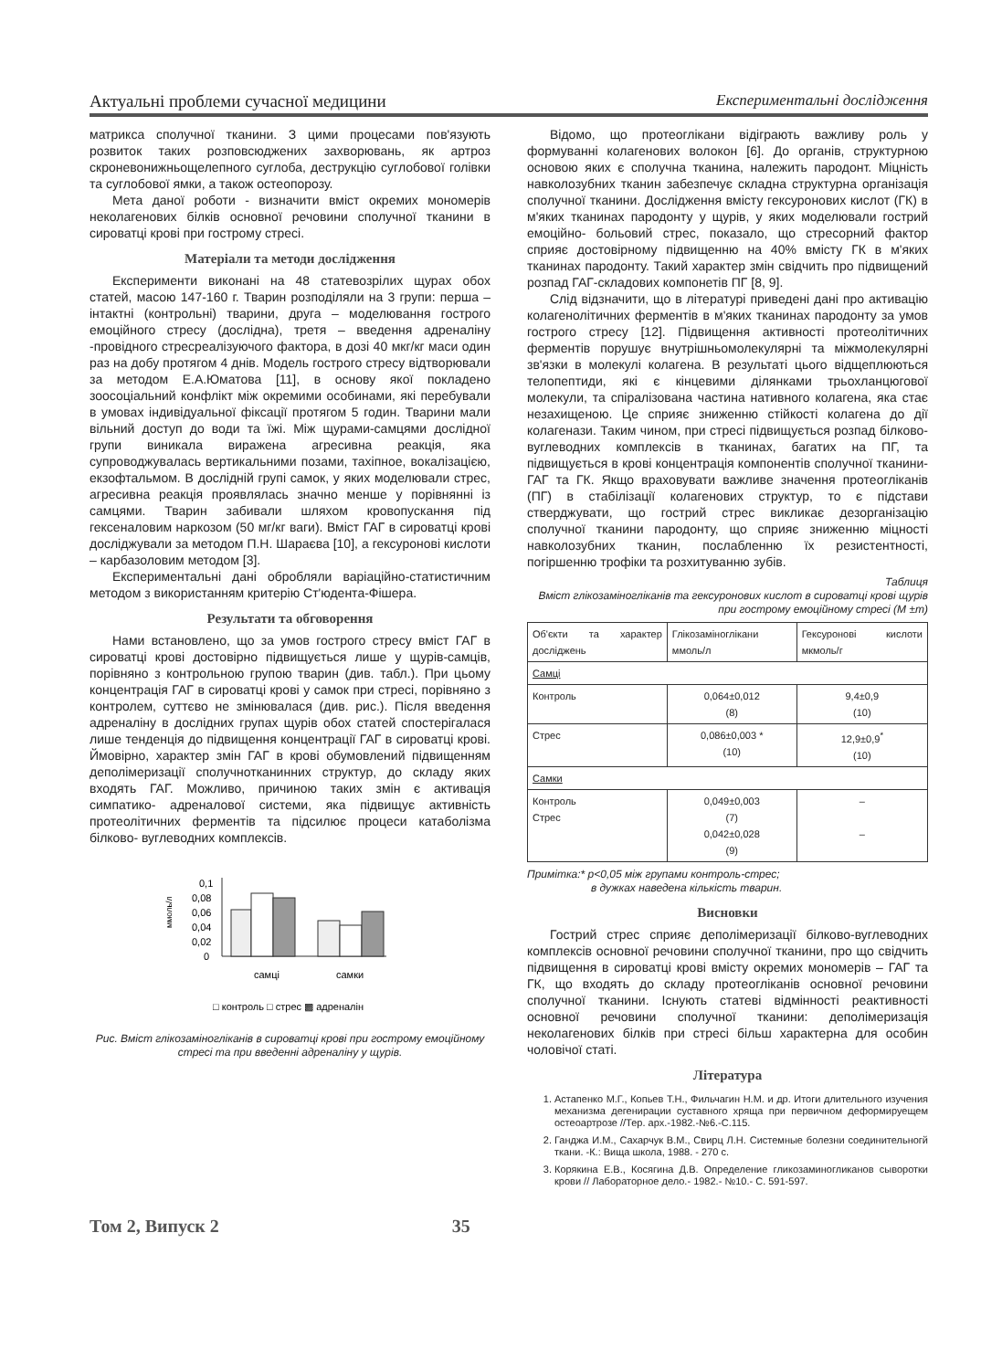Актуальні проблеми сучасної медицини Експериментальні дослідження
матрикса сполучної тканини. З цими процесами пов'язують розвиток таких розповсюджених захворювань, як артроз скроневонижньощелепного суглоба, деструкцію суглобової голівки та суглобової ямки, а також остеопорозу.
Мета даної роботи - визначити вміст окремих мономерів неколагенових білків основної речовини сполучної тканини в сироватці крові при гострому стресі.
Матеріали та методи дослідження
Експерименти виконані на 48 статевозрілих щурах обох статей, масою 147-160 г. Тварин розподіляли на 3 групи: перша – інтактні (контрольні) тварини, друга – моделювання гострого емоційного стресу (дослідна), третя – введення адреналіну -провідного стресреалізуючого фактора, в дозі 40 мкг/кг маси один раз на добу протягом 4 днів. Модель гострого стресу відтворювали за методом Е.А.Юматова [11], в основу якої покладено зоосоціальний конфлікт між окремими особинами, які перебували в умовах індивідуальної фіксації протягом 5 годин. Тварини мали вільний доступ до води та їжі. Між щурами-самцями дослідної групи виникала виражена агресивна реакція, яка супроводжувалась вертикальними позами, тахіпное, вокалізацією, екзофтальмом. В дослідній групі самок, у яких моделювали стрес, агресивна реакція проявлялась значно менше у порівнянні із самцями. Тварин забивали шляхом кровопускання під гексеналовим наркозом (50 мг/кг ваги). Вміст ГАГ в сироватці крові досліджували за методом П.Н. Шараєва [10], а гексуронові кислоти – карбазоловим методом [3].
Експериментальні дані обробляли варіаційно-статистичним методом з використанням критерію Ст'юдента-Фішера.
Результати та обговорення
Нами встановлено, що за умов гострого стресу вміст ГАГ в сироватці крові достовірно підвищується лише у щурів-самців, порівняно з контрольною групою тварин (див. табл.). При цьому концентрація ГАГ в сироватці крові у самок при стресі, порівняно з контролем, суттєво не змінювалася (див. рис.). Після введення адреналіну в дослідних групах щурів обох статей спостерігалася лише тенденція до підвищення концентрації ГАГ в сироватці крові. Ймовірно, характер змін ГАГ в крові обумовлений підвищенням деполімеризації сполучнотканинних структур, до складу яких входять ГАГ. Можливо, причиною таких змін є активація симпатико- адреналової системи, яка підвищує активність протеолітичних ферментів та підсилює процеси катаболізма білково- вуглеводних комплексів.
0,1
0,08
0,06
0,04
0,02
0
ммоль/л
самці
самки
□ контроль □ стрес ▩ адреналін
Рис. Вміст глікозаміногліканів в сироватці крові при гострому емоційному стресі та при введенні адреналіну у щурів.
Відомо, що протеоглікани відіграють важливу роль у формуванні колагенових волокон [6]. До органів, структурною основою яких є сполучна тканина, належить пародонт. Міцність навколозубних тканин забезпечує складна структурна організація сполучної тканини. Дослідження вмісту гексуронових кислот (ГК) в м'яких тканинах пародонту у щурів, у яких моделювали гострий емоційно- больовий стрес, показало, що стресорний фактор сприяє достовірному підвищенню на 40% вмісту ГК в м'яких тканинах пародонту. Такий характер змін свідчить про підвищений розпад ГАГ-складових компонетів ПГ [8, 9].
Слід відзначити, що в літературі приведені дані про активацію колагенолітичних ферментів в м'яких тканинах пародонту за умов гострого стресу [12]. Підвищення активності протеолітичних ферментів порушує внутрішньомолекулярні та міжмолекулярні зв'язки в молекулі колагена. В результаті цього відщеплюються телопептиди, які є кінцевими ділянками трьохланцюгової молекули, та спіралізована частина нативного колагена, яка стає незахищеною. Це сприяє зниженню стійкості колагена до дії колагенази. Таким чином, при стресі підвищується розпад білково-вуглеводних комплексів в тканинах, багатих на ПГ, та підвищується в крові концентрація компонентів сполучної тканини- ГАГ та ГК. Якщо враховувати важливе значення протеогліканів (ПГ) в стабілізації колагенових структур, то є підстави стверджувати, що гострий стрес викликає дезорганізацію сполучної тканини пародонту, що сприяє зниженню міцності навколозубних тканин, послабленню їх резистентності, погіршенню трофіки та розхитуванню зубів.
Таблиця
Вміст глікозаміногліканів та гексуронових кислот в сироватці крові щурів при гострому емоційному стресі (M ±m)
| Об'єкти та характер досліджень | Глікозаміноглікани ммоль/л | Гексуронові кислоти мкмоль/г |
| --- | --- | --- |
| Самці | | |
| Контроль | 0,064±0,012 (8) | 9,4±0,9 (10) |
| Стрес | 0,086±0,003 * (10) | 12,9±0,9<sup>*</sup> (10) |
| Самки | | |
| Контроль Стрес | 0,049±0,003 (7) 0,042±0,028 (9) | – – |
Примітка:* p<0,05 між групами контроль-стрес;
в дужках наведена кількість тварин.
Висновки
Гострий стрес сприяє деполімеризації білково-вуглеводних комплексів основної речовини сполучної тканини, про що свідчить підвищення в сироватці крові вмісту окремих мономерів – ГАГ та ГК, що входять до складу протеогліканів основної речовини сполучної тканини. Існують статеві відмінності реактивності основної речовини сполучної тканини: деполімеризація неколагенових білків при стресі більш характерна для особин чоловічої статі.
Література
1. Астапенко М.Г., Копьев Т.Н., Фильчагин Н.М. и др. Итоги длительного изучения механизма дегенирации суставного хряща при первичном деформируещем остеоартрозе //Тер. арх.-1982.-№6.-С.115.
2. Ганджа И.М., Сахарчук В.М., Свирц Л.Н. Системные болезни соединительногй ткани. -К.: Вища школа, 1988. - 270 с.
3. Корякина Е.В., Косягина Д.В. Определение гликозаминогликанов сыворотки крови // Лабораторное дело.- 1982.- №10.- С. 591-597.
Том 2, Випуск 2 35